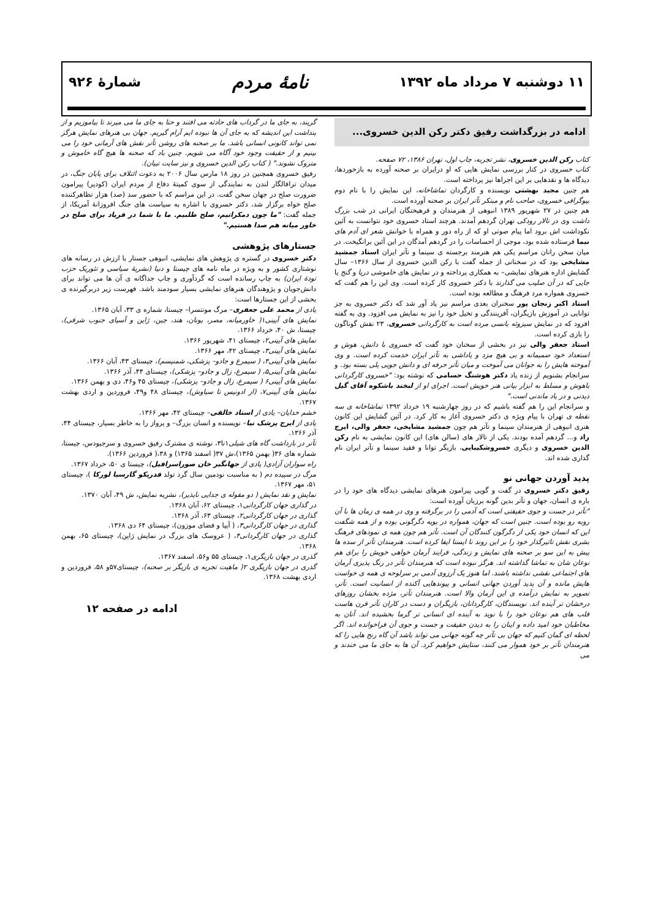۱۱ دوشنبه ۷ مرداد ماه ۱۳۹۲ نامهٔ مردم شمارهٔ ۹۲۶
ادامه در بزرگداشت رفیق دکتر رکن الدین خسروی...
کتاب رکن الدین خسروی، نشر تجربه، چاپ اول، تهران ۱۳۸۶، ۷۲ صفحه.
کتاب خسروی در کنار بررسی نمایش هایی که او درایران بر صحنه آورده به بازخوردها، دیدگاه ها و نقدهایی بر این اجراها نیز پرداخته است.
هم چنین مجید بهشتی نویسنده و کارگردان تماشاخانه، این نمایش را با نام دوم بیوگرافی خسروی، صاحب نام و مبتکر تآتر ایران بر صحنه آورده است.
هم چنین در ۲۷ شهریور ۱۳۸۹ انبوهی از هنرمندان و فرهیختگان ایرانی در شب بزرگ داشت وی در تالار رودکی تهران گردهم آمدند. هرچند استاد خسروی خود نتوانست به آئین نکوداشت اش برود اما پیام صوتی او که از راه دور و همراه با خوانش شعر ای آدم های نیما فرستاده شده بود، موجی از احساسات را در گردهم آمدگان در این آئین برانگیخت. در میان سخن رانان مراسم یکی هم هنرمند برجسته ی سینما و تآتر ایران استاد جمشید مشایخی بود که در سخنانی از جمله گفت با رکن الدین خسروی از سال ۱۳۶۶– سال گشایش اداره هنرهای نمایشی– به همکاری پرداخته و در نمایش های خاموشی دریا و گنج یا جایی که در آن صلیب می گذارند با دکتر خسروی کار کرده است. وی این را هم گفت که خسروی همواره مرد فرهنگ و مطالعه بوده است.
استاد اکبر زنجان پور سخنران بعدی مراسم نیز یاد آور شد که دکتر خسروی به جز توانایی در آموزش بازیگران، آفرینندگی و تخیل خود را نیز به نمایش می افزود. وی به گفته افزود که در نمایش سیزوئه بانسی مرده است به کارگردانی خسروی، ۲۳ نقش گوناگون را بازی کرده است.
استاد جعفر والی نیز در بخشی از سخنان خود گفت که خسروی با دانش، هوش و استعداد خود صمیمانه و بی هیچ مزد و پاداشی به تآتر ایران خدمت کرده است. و وی آموخته هایش را به جوانان می آموخت و میان تآتر حرفه ای و دانش جویی پلی بسته بود. و سرانجام بشنویم از زنده یاد دکتر هوشنگ حسامی که نوشته بود: "خسروی کارگردانی باهوش و مسلط به ابزار بیانی هنر خویش است. اجرای او از لبخند باشکوه آقای گیل دیدنی و در یاد ماندنی است."
و سرانجام این را هم گفته باشیم که در روز چهارشنبه ۱۹ خرداد ۱۳۹۲ تماشاخانه ی سه نقطه ی تهران با پیام ویژه ی دکتر خسروی آغاز به کار کرد. در آئین گشایش این کانون هنری انبوهی از هنرمندان سینما و تآتر هم چون جمشید مشایخی، جعفر والی، ایرج راد و... گردهم آمده بودند. یکی از تالار های (سالن های) این کانون نمایشی به نام رکن الدین خسروی و دیگری خسروشکیبایی، بازیگر توانا و فقید سینما و تآتر ایران نام گذاری شده اند.
پدید آوردن جهانی نو
رفیق دکتر خسروی در گفت و گویی پیرامون هنرهای نمایشی دیدگاه های خود را در باره ی انسان، جهان و تآتر بدین گونه برزبان آورده است:
"تآتر در جست و جوی حقیقتی است که آدمی را در برگرفته و وی در همه ی زمان ها با آن روبه رو بوده است. چنین است که جهان، همواره در پویه دگرگونی بوده و از همه شگفت این که انسان خود یکی از دگرگون کنندگان آن است. تآتر هم چون همه ی نمودهای فرهنگ بشری نقش تاثیرگذار خود را بر این روند نا ایستا ایفا کرده است. هنرمندان تآتر از سده ها پیش به این سو بر صحنه های نمایش و زندگی، فرایند آرمان خواهی خویش را برای هم نوعان شان به تماشا گذاشته اند. هرگز نبوده است که هنرمندان تآتر در رنگ پذیری آرمان های اجتماعی نقشی نداشته باشند. اما هنوز یک آرزوی آدمی بر سرلوحه ی همه ی خواست هایش مانده و آن پدید آوردن جهانی انسانی و پیوندهایی آکنده از انسانیت است. تآتر، تصویر به نمایش درآمده ی این آرمان والا است. هنرمندان تآتر، مژده بخشان روزهای درخشان تر آینده اند. نویسندگان، کارگردانان، بازیگران و دست در کاران تآتر قرن هاست قلب های هم نوعان خود را با نوید به آینده ای انسانی تر گرما بخشیده اند. آنان به مخاطبان خود امید داده و اینان را به دیدن حقیقت و جست و جوی آن فراخوانده اند. اگر لحظه ای گمان کنیم که جهان بی تآتر چه گونه جهانی می تواند باشد آن گاه رنج هایی را که هنرمندان تآتر بر خود هموار می کنند، ستایش خواهیم کرد. آن ها به جای ما می خندند و می
گریند، به جای ما در گرداب های حادثه می افتند و حتا به جای ما می میرند تا بیاموزیم و از پنداشت این اندیشه که به جای آن ها نبوده ایم آرام گیریم. جهان بی هنرهای نمایش هرگز نمی تواند کانونی انسانی باشد. ما بر صحنه های روشن تآتر نقش های آرمانی خود را می بینیم و از حقیقت وجود خود آگاه می شویم. چنین باد که صحنه ها هیچ گاه خاموش و متروک نشوند." ( کتاب رکن الدین خسروی و نیز سایت تبیان).
رفیق خسروی همچنین در روز ۱۸ مارس سال ۲۰۰۶ به دعوت ائتلاف برای پایان جنگ، در میدان ترافالگار لندن به نمایندگی از سوی کمیتهٔ دفاع از مردم ایران (کودیر) پیرامون ضرورت صلح در جهان سخن گفت. در این مراسم که با حضور سد (صد) هزار تظاهرکننده صلح خواه برگزار شد، دکتر خسروی با اشاره به سیاست های جنگ افروزانهٔ آمریکا، از جمله گفت: "ما چون دمکراتیم، صلح طلبیم. ما با شما در فریاد برای صلح در خاور میانه هم صدا هستیم."
جستارهای پژوهشی
دکتر خسروی در گستره ی پژوهش های نمایشی، انبوهی جستار با ارزش در رسانه های نوشتاری کشور و به ویژه در ماه نامه های چیستا و دنیا (نشریهٔ سیاسی و تئوریک حزب تودهٔ ایران) به چاپ رسانده است که گردآوری و چاپ جداگانه ی آن ها می تواند برای دانش‌جویان و پژوهندگان هنرهای نمایشی بسیار سودمند باشد. فهرست زیر دربرگیرنده ی بخشی از این جستارها است:
یادی از محمد علی جعفری– مرگ مونتسرا– چیستا، شماره ی ۳۳، آبان ۱۳۶۵.
نمایش های آیینی۱( خاورمیانه، مصر، یونان، هند، چین، ژاپن و آسیای جنوب شرقی)، چیستا، ش ۴۰، خرداد ۱۳۶۶.
نمایش های آیینی۲، چیستای ۴۱، شهریور ۱۳۶۶.
نمایش های آیینی۳، چیستای ۴۲، مهر ۱۳۶۶.
نمایش های آیینی۴، ( سیمرغ و جادو– پزشکی، شمنیسم)، چیستای ۴۳، آبان ۱۳۶۶.
نمایش های آیینی۵، ( سیمرغ، زال و جادو– پزشکی)، چیستای ۴۴، آذر ۱۳۶۶.
نمایش های آیینی۶ ( سیمرغ، زال و جادو– پزشکی)، چیستای ۴۵ و۴۶، دی و بهمن ۱۳۶۶.
نمایش های آیینی۷، (از ادونیس تا سیاوش)، چیستای ۴۸ و۴۹، فروردین و اردی بهشت ۱۳۶۷.
خشم خدایان– یادی از استاد خالقی– چیستای ۴۲، مهر ۱۳۶۶.
یادی از ایرج پزشک نیا– نویسنده و انسان بزرگ– و پرواز را به خاطر بسپار، چیستای ۴۴، آذر ۱۳۶۶.
تآتر در بازداشت گاه های شیلی۱تا۳، نوشته ی مشترک رفیق خسروی و سرجیودس، چیستا، شماره های ۳۶( بهمن ۱۳۶۵)،ش ۳۷( اسفند ۱۳۶۵) و ۳۸،( فروردین ۱۳۶۶).
راه سواران آزادی( یادی از جهانگیر خان صوراسرافیل)، چیستا ی ۵۰، خرداد ۱۳۶۷.
مرگ در سپیده دم ( به مناسبت نودمین سال گرد تولد فدریکو گارسیا لورکا )، چیستای ۵۱، مهر ۱۳۶۷.
نمایش و نقد نمایش ( دو مقوله ی جدایی ناپذیر)، نشریه نمایش، ش ۴۹، آبان ۱۳۷۰.
در گذاری جهان کارگردانی۱، چیستای ۶۲، آبان ۱۳۶۸.
گذاری در جهان کارگردانی۲، چیستای ۶۳، آذر ۱۳۶۸.
گذاری در جهان کارگردانی۳، ( آپیا و فضای موزون)، چیستای ۶۴ دی ۱۳۶۸.
گذاری در جهان کارگردانی۴، ( عروسک های بزرگ در نمایش ژاپن)، چیستای ۶۵، بهمن ۱۳۶۸.
گذری در جهان بازیگری۱، چیستای ۵۵ و۵۶، اسفند ۱۳۶۷.
گذری در جهان بازیگری ۲( ماهیت تجربه ی بازیگر بر صحنه)، چیستای۵۷و ۵۸، فروردین و اردی بهشت ۱۳۶۸.
ادامه در صفحه ۱۲